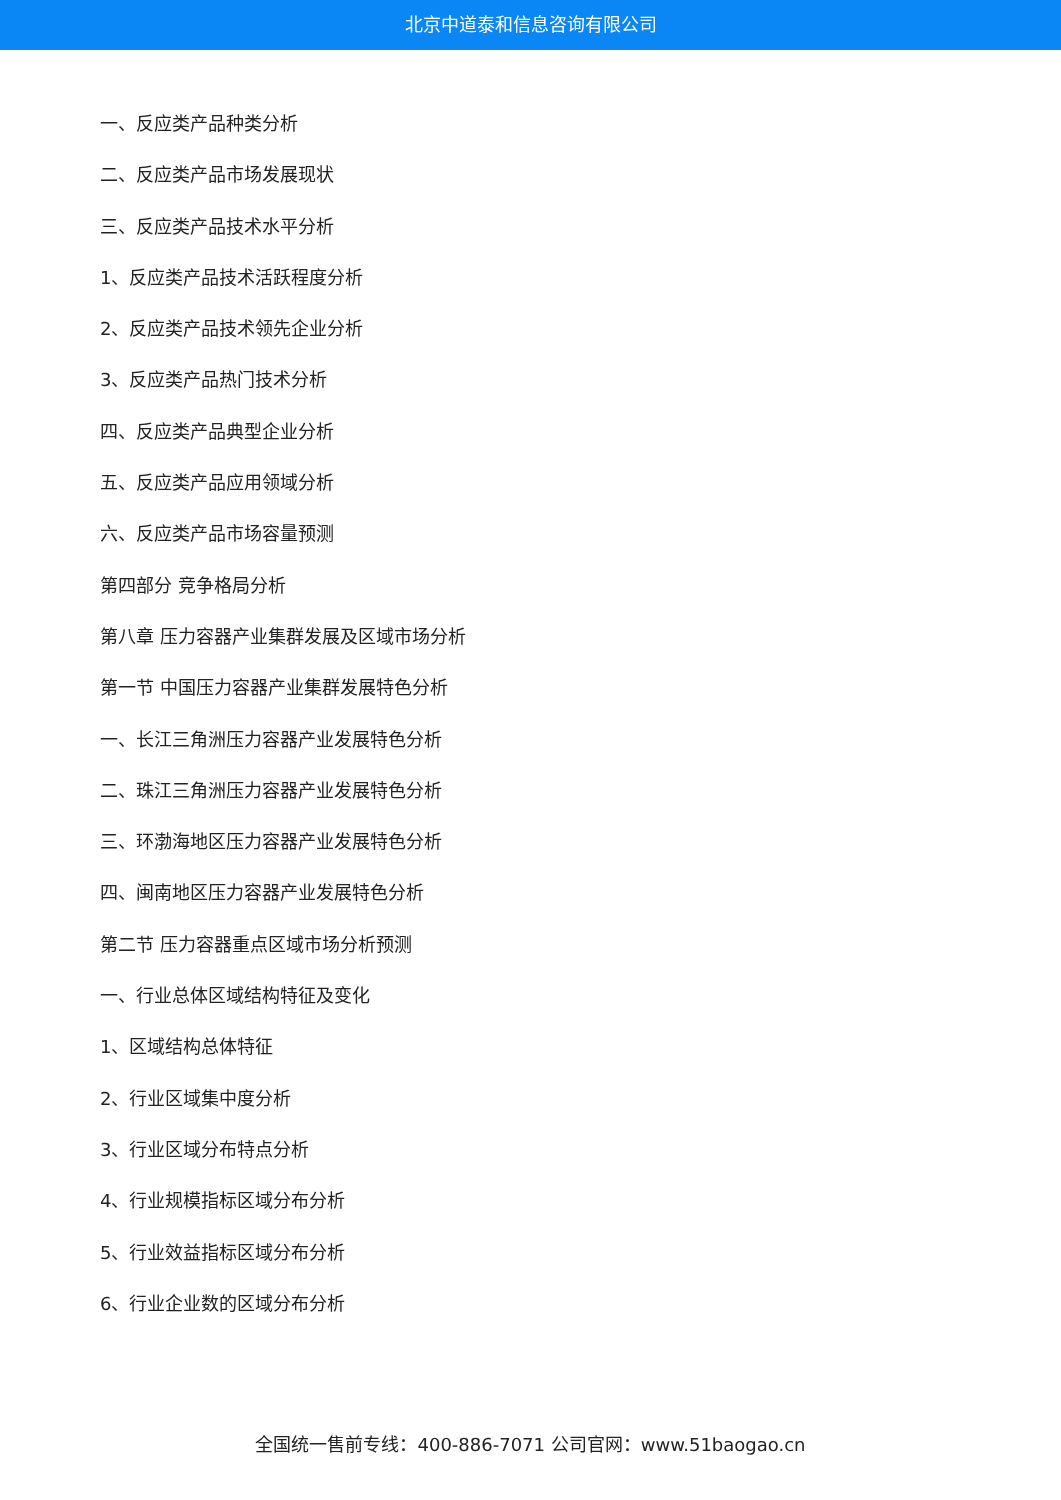北京中道泰和信息咨询有限公司
一、反应类产品种类分析
二、反应类产品市场发展现状
三、反应类产品技术水平分析
1、反应类产品技术活跃程度分析
2、反应类产品技术领先企业分析
3、反应类产品热门技术分析
四、反应类产品典型企业分析
五、反应类产品应用领域分析
六、反应类产品市场容量预测
第四部分 竞争格局分析
第八章 压力容器产业集群发展及区域市场分析
第一节 中国压力容器产业集群发展特色分析
一、长江三角洲压力容器产业发展特色分析
二、珠江三角洲压力容器产业发展特色分析
三、环渤海地区压力容器产业发展特色分析
四、闽南地区压力容器产业发展特色分析
第二节 压力容器重点区域市场分析预测
一、行业总体区域结构特征及变化
1、区域结构总体特征
2、行业区域集中度分析
3、行业区域分布特点分析
4、行业规模指标区域分布分析
5、行业效益指标区域分布分析
6、行业企业数的区域分布分析
全国统一售前专线：400-886-7071 公司官网：www.51baogao.cn